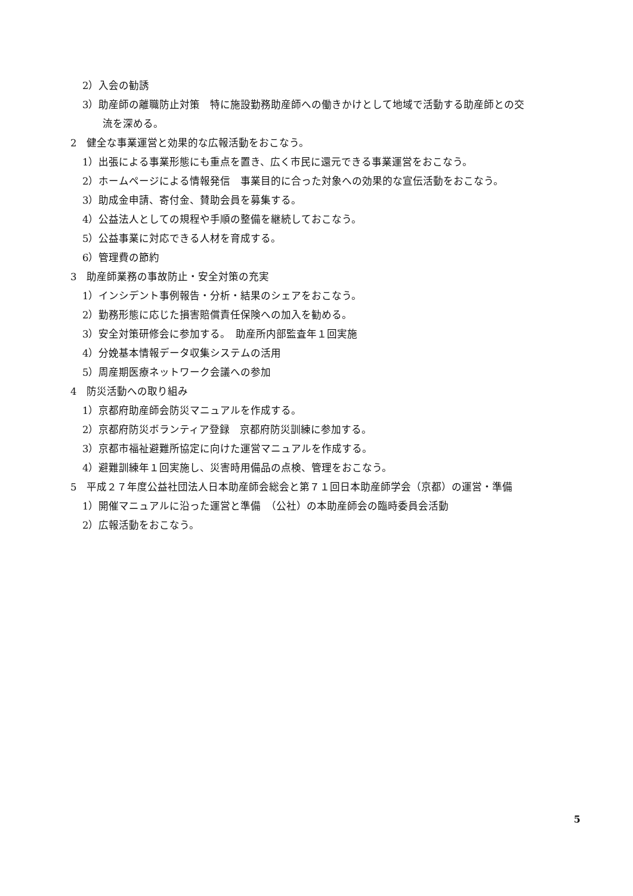2）入会の勧誘
3）助産師の離職防止対策　特に施設勤務助産師への働きかけとして地域で活動する助産師との交
流を深める。
2　健全な事業運営と効果的な広報活動をおこなう。
1）出張による事業形態にも重点を置き、広く市民に還元できる事業運営をおこなう。
2）ホームページによる情報発信　事業目的に合った対象への効果的な宣伝活動をおこなう。
3）助成金申請、寄付金、賛助会員を募集する。
4）公益法人としての規程や手順の整備を継続しておこなう。
5）公益事業に対応できる人材を育成する。
6）管理費の節約
3　助産師業務の事故防止・安全対策の充実
1）インシデント事例報告・分析・結果のシェアをおこなう。
2）勤務形態に応じた損害賠償責任保険への加入を勧める。
3）安全対策研修会に参加する。　助産所内部監査年１回実施
4）分娩基本情報データ収集システムの活用
5）周産期医療ネットワーク会議への参加
4　防災活動への取り組み
1）京都府助産師会防災マニュアルを作成する。
2）京都府防災ボランティア登録　京都府防災訓練に参加する。
3）京都市福祉避難所協定に向けた運営マニュアルを作成する。
4）避難訓練年１回実施し、災害時用備品の点検、管理をおこなう。
5　平成２７年度公益社団法人日本助産師会総会と第７１回日本助産師学会（京都）の運営・準備
1）開催マニュアルに沿った運営と準備　（公社）の本助産師会の臨時委員会活動
2）広報活動をおこなう。
5